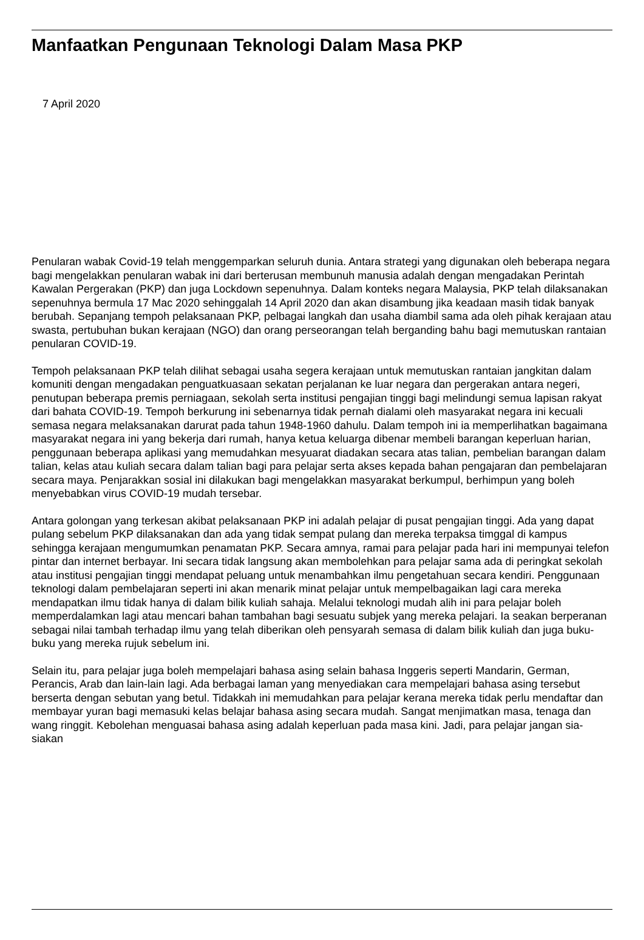Manfaatkan Pengunaan Teknologi Dalam Masa PKP
7 April 2020
Penularan wabak Covid-19 telah menggemparkan seluruh dunia. Antara strategi yang digunakan oleh beberapa negara bagi mengelakkan penularan wabak ini dari berterusan membunuh manusia adalah dengan mengadakan Perintah Kawalan Pergerakan (PKP) dan juga Lockdown sepenuhnya. Dalam konteks negara Malaysia, PKP telah dilaksanakan sepenuhnya bermula 17 Mac 2020 sehinggalah 14 April 2020 dan akan disambung jika keadaan masih tidak banyak berubah. Sepanjang tempoh pelaksanaan PKP, pelbagai langkah dan usaha diambil sama ada oleh pihak kerajaan atau swasta, pertubuhan bukan kerajaan (NGO) dan orang perseorangan telah berganding bahu bagi memutuskan rantaian penularan COVID-19.
Tempoh pelaksanaan PKP telah dilihat sebagai usaha segera kerajaan untuk memutuskan rantaian jangkitan dalam komuniti dengan mengadakan penguatkuasaan sekatan perjalanan ke luar negara dan pergerakan antara negeri, penutupan beberapa premis perniagaan, sekolah serta institusi pengajian tinggi bagi melindungi semua lapisan rakyat dari bahata COVID-19. Tempoh berkurung ini sebenarnya tidak pernah dialami oleh masyarakat negara ini kecuali semasa negara melaksanakan darurat pada tahun 1948-1960 dahulu. Dalam tempoh ini ia memperlihatkan bagaimana masyarakat negara ini yang bekerja dari rumah, hanya ketua keluarga dibenar membeli barangan keperluan harian, penggunaan beberapa aplikasi yang memudahkan mesyuarat diadakan secara atas talian, pembelian barangan dalam talian, kelas atau kuliah secara dalam talian bagi para pelajar serta akses kepada bahan pengajaran dan pembelajaran secara maya. Penjarakkan sosial ini dilakukan bagi mengelakkan masyarakat berkumpul, berhimpun yang boleh menyebabkan virus COVID-19 mudah tersebar.
Antara golongan yang terkesan akibat pelaksanaan PKP ini adalah pelajar di pusat pengajian tinggi. Ada yang dapat pulang sebelum PKP dilaksanakan dan ada yang tidak sempat pulang dan mereka terpaksa timggal di kampus sehingga kerajaan mengumumkan penamatan PKP. Secara amnya, ramai para pelajar pada hari ini mempunyai telefon pintar dan internet berbayar. Ini secara tidak langsung akan membolehkan para pelajar sama ada di peringkat sekolah atau institusi pengajian tinggi mendapat peluang untuk menambahkan ilmu pengetahuan secara kendiri. Penggunaan teknologi dalam pembelajaran seperti ini akan menarik minat pelajar untuk mempelbagaikan lagi cara mereka mendapatkan ilmu tidak hanya di dalam bilik kuliah sahaja. Melalui teknologi mudah alih ini para pelajar boleh memperdalamkan lagi atau mencari bahan tambahan bagi sesuatu subjek yang mereka pelajari. Ia seakan berperanan sebagai nilai tambah terhadap ilmu yang telah diberikan oleh pensyarah semasa di dalam bilik kuliah dan juga buku-buku yang mereka rujuk sebelum ini.
Selain itu, para pelajar juga boleh mempelajari bahasa asing selain bahasa Inggeris seperti Mandarin, German, Perancis, Arab dan lain-lain lagi. Ada berbagai laman yang menyediakan cara mempelajari bahasa asing tersebut berserta dengan sebutan yang betul. Tidakkah ini memudahkan para pelajar kerana mereka tidak perlu mendaftar dan membayar yuran bagi memasuki kelas belajar bahasa asing secara mudah. Sangat menjimatkan masa, tenaga dan wang ringgit. Kebolehan menguasai bahasa asing adalah keperluan pada masa kini. Jadi, para pelajar jangan sia-siakan